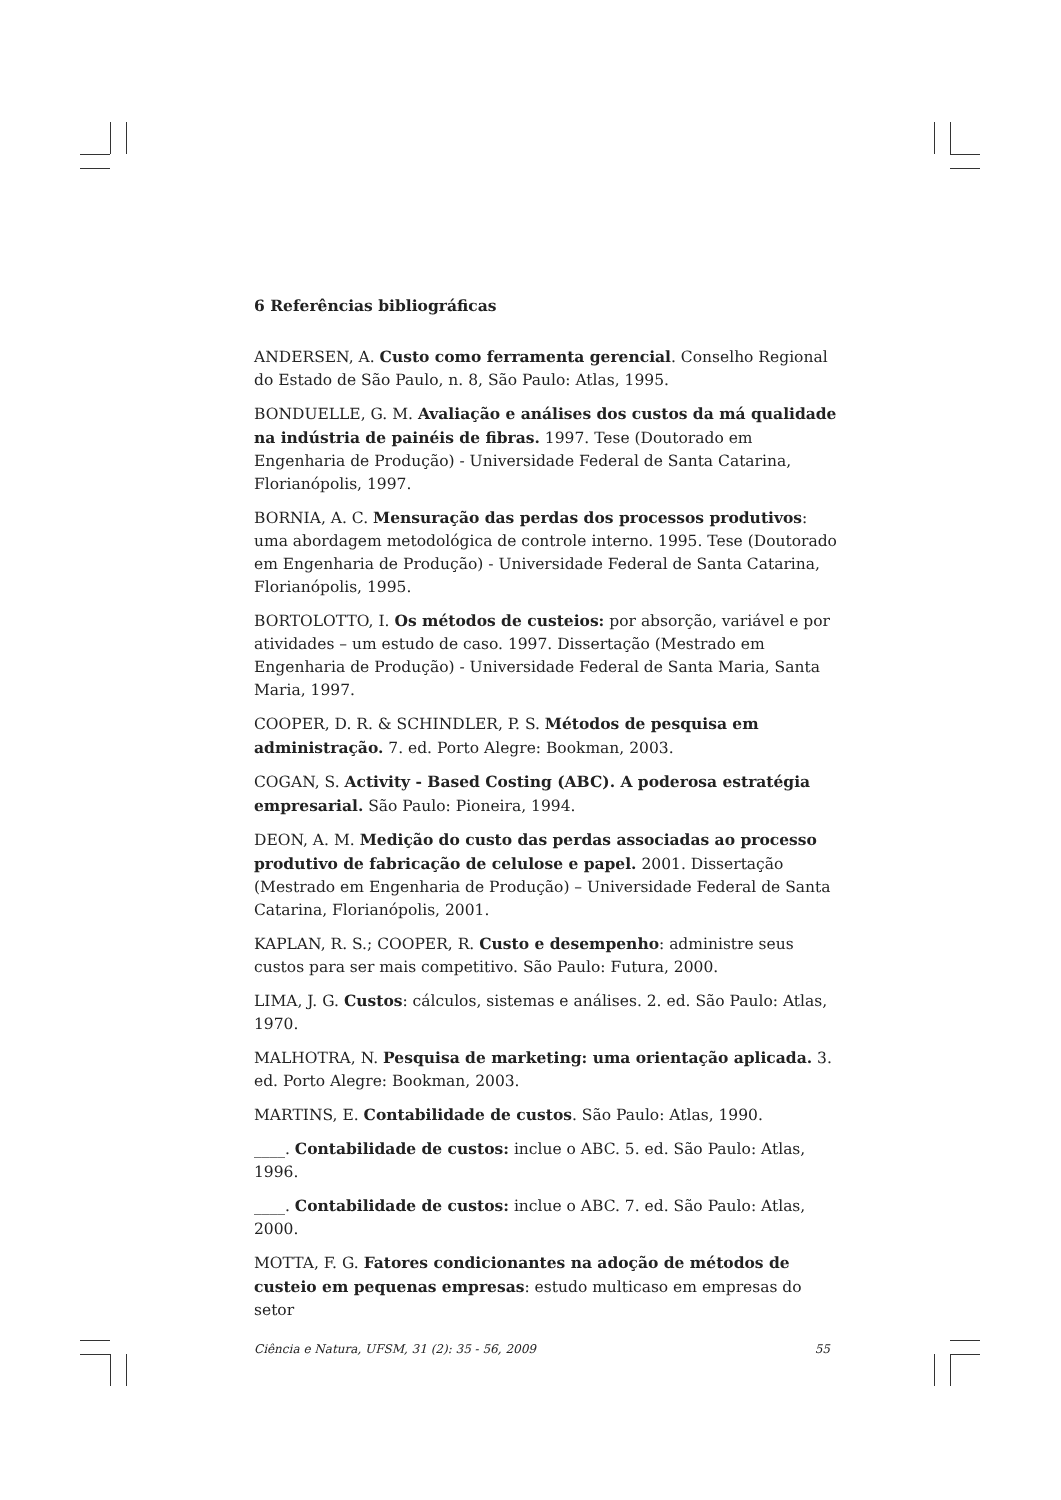6 Referências bibliográficas
ANDERSEN, A. Custo como ferramenta gerencial. Conselho Regional do Estado de São Paulo, n. 8, São Paulo: Atlas, 1995.
BONDUELLE, G. M. Avaliação e análises dos custos da má qualidade na indústria de painéis de fibras. 1997. Tese (Doutorado em Engenharia de Produção) - Universidade Federal de Santa Catarina, Florianópolis, 1997.
BORNIA, A. C. Mensuração das perdas dos processos produtivos: uma abordagem metodológica de controle interno. 1995. Tese (Doutorado em Engenharia de Produção) - Universidade Federal de Santa Catarina, Florianópolis, 1995.
BORTOLOTTO, I. Os métodos de custeios: por absorção, variável e por atividades – um estudo de caso. 1997. Dissertação (Mestrado em Engenharia de Produção) - Universidade Federal de Santa Maria, Santa Maria, 1997.
COOPER, D. R. & SCHINDLER, P. S. Métodos de pesquisa em administração. 7. ed. Porto Alegre: Bookman, 2003.
COGAN, S. Activity - Based Costing (ABC). A poderosa estratégia empresarial. São Paulo: Pioneira, 1994.
DEON, A. M. Medição do custo das perdas associadas ao processo produtivo de fabricação de celulose e papel. 2001. Dissertação (Mestrado em Engenharia de Produção) – Universidade Federal de Santa Catarina, Florianópolis, 2001.
KAPLAN, R. S.; COOPER, R. Custo e desempenho: administre seus custos para ser mais competitivo. São Paulo: Futura, 2000.
LIMA, J. G. Custos: cálculos, sistemas e análises. 2. ed. São Paulo: Atlas, 1970.
MALHOTRA, N. Pesquisa de marketing: uma orientação aplicada. 3. ed. Porto Alegre: Bookman, 2003.
MARTINS, E. Contabilidade de custos. São Paulo: Atlas, 1990.
____. Contabilidade de custos: inclue o ABC. 5. ed. São Paulo: Atlas, 1996.
____. Contabilidade de custos: inclue o ABC. 7. ed. São Paulo: Atlas, 2000.
MOTTA, F. G. Fatores condicionantes na adoção de métodos de custeio em pequenas empresas: estudo multicaso em empresas do setor
Ciência e Natura, UFSM, 31 (2): 35 - 56, 2009 55